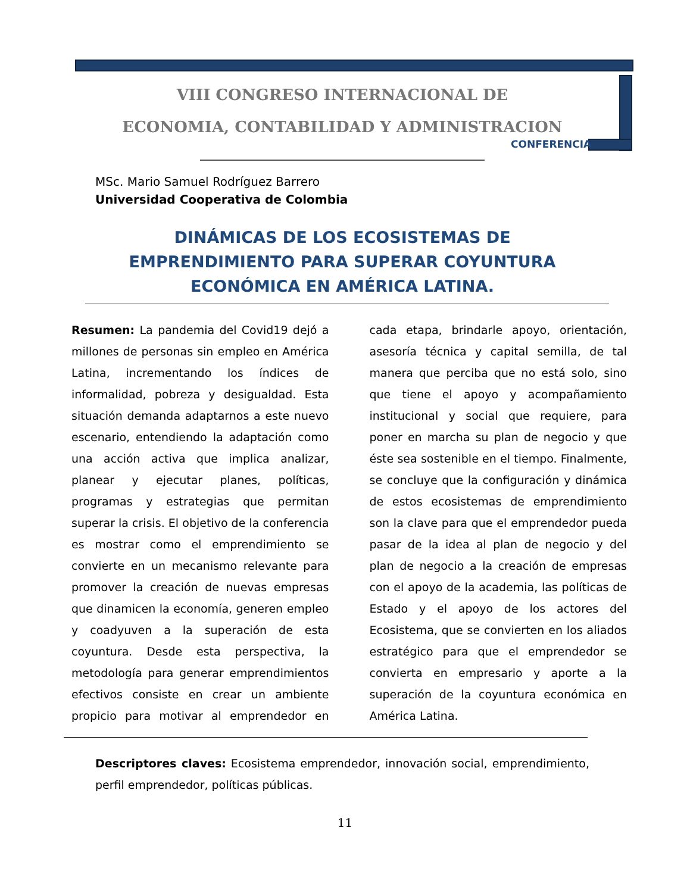VIII CONGRESO INTERNACIONAL DE
ECONOMIA, CONTABILIDAD Y ADMINISTRACION
CONFERENCIA
MSc. Mario Samuel Rodríguez Barrero
Universidad Cooperativa de Colombia
DINÁMICAS DE LOS ECOSISTEMAS DE EMPRENDIMIENTO PARA SUPERAR COYUNTURA ECONÓMICA EN AMÉRICA LATINA.
Resumen: La pandemia del Covid19 dejó a millones de personas sin empleo en América Latina, incrementando los índices de informalidad, pobreza y desigualdad. Esta situación demanda adaptarnos a este nuevo escenario, entendiendo la adaptación como una acción activa que implica analizar, planear y ejecutar planes, políticas, programas y estrategias que permitan superar la crisis. El objetivo de la conferencia es mostrar como el emprendimiento se convierte en un mecanismo relevante para promover la creación de nuevas empresas que dinamicen la economía, generen empleo y coadyuven a la superación de esta coyuntura. Desde esta perspectiva, la metodología para generar emprendimientos efectivos consiste en crear un ambiente propicio para motivar al emprendedor en cada etapa, brindarle apoyo, orientación, asesoría técnica y capital semilla, de tal manera que perciba que no está solo, sino que tiene el apoyo y acompañamiento institucional y social que requiere, para poner en marcha su plan de negocio y que éste sea sostenible en el tiempo. Finalmente, se concluye que la configuración y dinámica de estos ecosistemas de emprendimiento son la clave para que el emprendedor pueda pasar de la idea al plan de negocio y del plan de negocio a la creación de empresas con el apoyo de la academia, las políticas de Estado y el apoyo de los actores del Ecosistema, que se convierten en los aliados estratégico para que el emprendedor se convierta en empresario y aporte a la superación de la coyuntura económica en América Latina.
Descriptores claves: Ecosistema emprendedor, innovación social, emprendimiento, perfil emprendedor, políticas públicas.
11